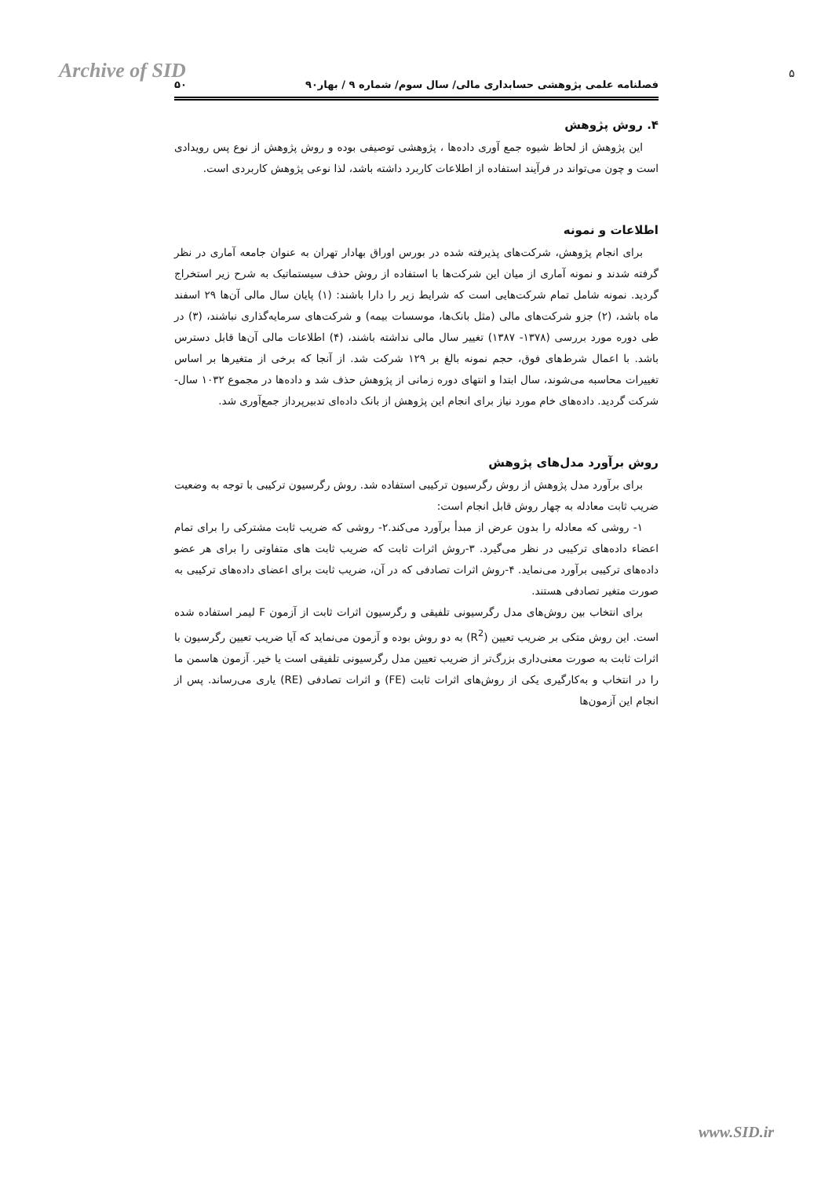Archive of SID ۵
فصلنامه علمی پژوهشی حسابداری مالی/ سال سوم/ شماره ۹ / بهار۹۰ ۵۰
۴. روش پژوهش
این پژوهش از لحاظ شیوه جمع آوری داده‌ها ، پژوهشی توصیفی بوده و روش پژوهش از نوع پس رویدادی است و چون می‌تواند در فرآیند استفاده از اطلاعات کاربرد داشته باشد، لذا نوعی پژوهش کاربردی است.
اطلاعات و نمونه
برای انجام پژوهش، شرکت‌های پذیرفته شده در بورس اوراق بهادار تهران به عنوان جامعه آماری در نظر گرفته شدند و نمونه آماری از میان این شرکت‌ها با استفاده از روش حذف سیستماتیک به شرح زیر استخراج گردید. نمونه شامل تمام شرکت‌هایی است که شرایط زیر را دارا باشند: (۱) پایان سال مالی آن‌ها ۲۹ اسفند ماه باشد، (۲) جزو شرکت‌های مالی (مثل بانک‌ها، موسسات بیمه) و شرکت‌های سرمایه‌گذاری نباشند، (۳) در طی دوره مورد بررسی (۱۳۷۸- ۱۳۸۷) تغییر سال مالی نداشته باشند، (۴) اطلاعات مالی آن‌ها قابل دسترس باشد. با اعمال شرط‌های فوق، حجم نمونه بالغ بر ۱۲۹ شرکت شد. از آنجا که برخی از متغیرها بر اساس تغییرات محاسبه می‌شوند، سال ابتدا و انتهای دوره زمانی از پژوهش حذف شد و داده‌ها در مجموع ۱۰۳۲ سال-شرکت گردید. داده‌های خام مورد نیاز برای انجام این پژوهش از بانک داده‌ای تدبیرپرداز جمع‌آوری شد.
روش برآورد مدل‌های پژوهش
برای برآورد مدل پژوهش از روش رگرسیون ترکیبی استفاده شد. روش رگرسیون ترکیبی با توجه به وضعیت ضریب ثابت معادله به چهار روش قابل انجام است:
۱- روشی که معادله را بدون عرض از مبدأ برآورد می‌کند.۲- روشی که ضریب ثابت مشترکی را برای تمام اعضاء داده‌های ترکیبی در نظر می‌گیرد. ۳-روش اثرات ثابت که ضریب ثابت های متفاوتی را برای هر عضو داده‌های ترکیبی برآورد می‌نماید. ۴-روش اثرات تصادفی که در آن، ضریب ثابت برای اعضای داده‌های ترکیبی به صورت متغیر تصادفی هستند.
برای انتخاب بین روش‌های مدل رگرسیونی تلفیقی و رگرسیون اثرات ثابت از آزمون F لیمر استفاده شده است. این روش متکی بر ضریب تعیین (R<sup>2</sup>) به دو روش بوده و آزمون می‌نماید که آیا ضریب تعیین رگرسیون با اثرات ثابت به صورت معنی‌داری بزرگ‌تر از ضریب تعیین مدل رگرسیونی تلفیقی است یا خیر. آزمون هاسمن ما را در انتخاب و به‌کارگیری یکی از روش‌های اثرات ثابت (FE) و اثرات تصادفی (RE) یاری می‌رساند. پس از انجام این آزمون‌ها
www.SID.ir